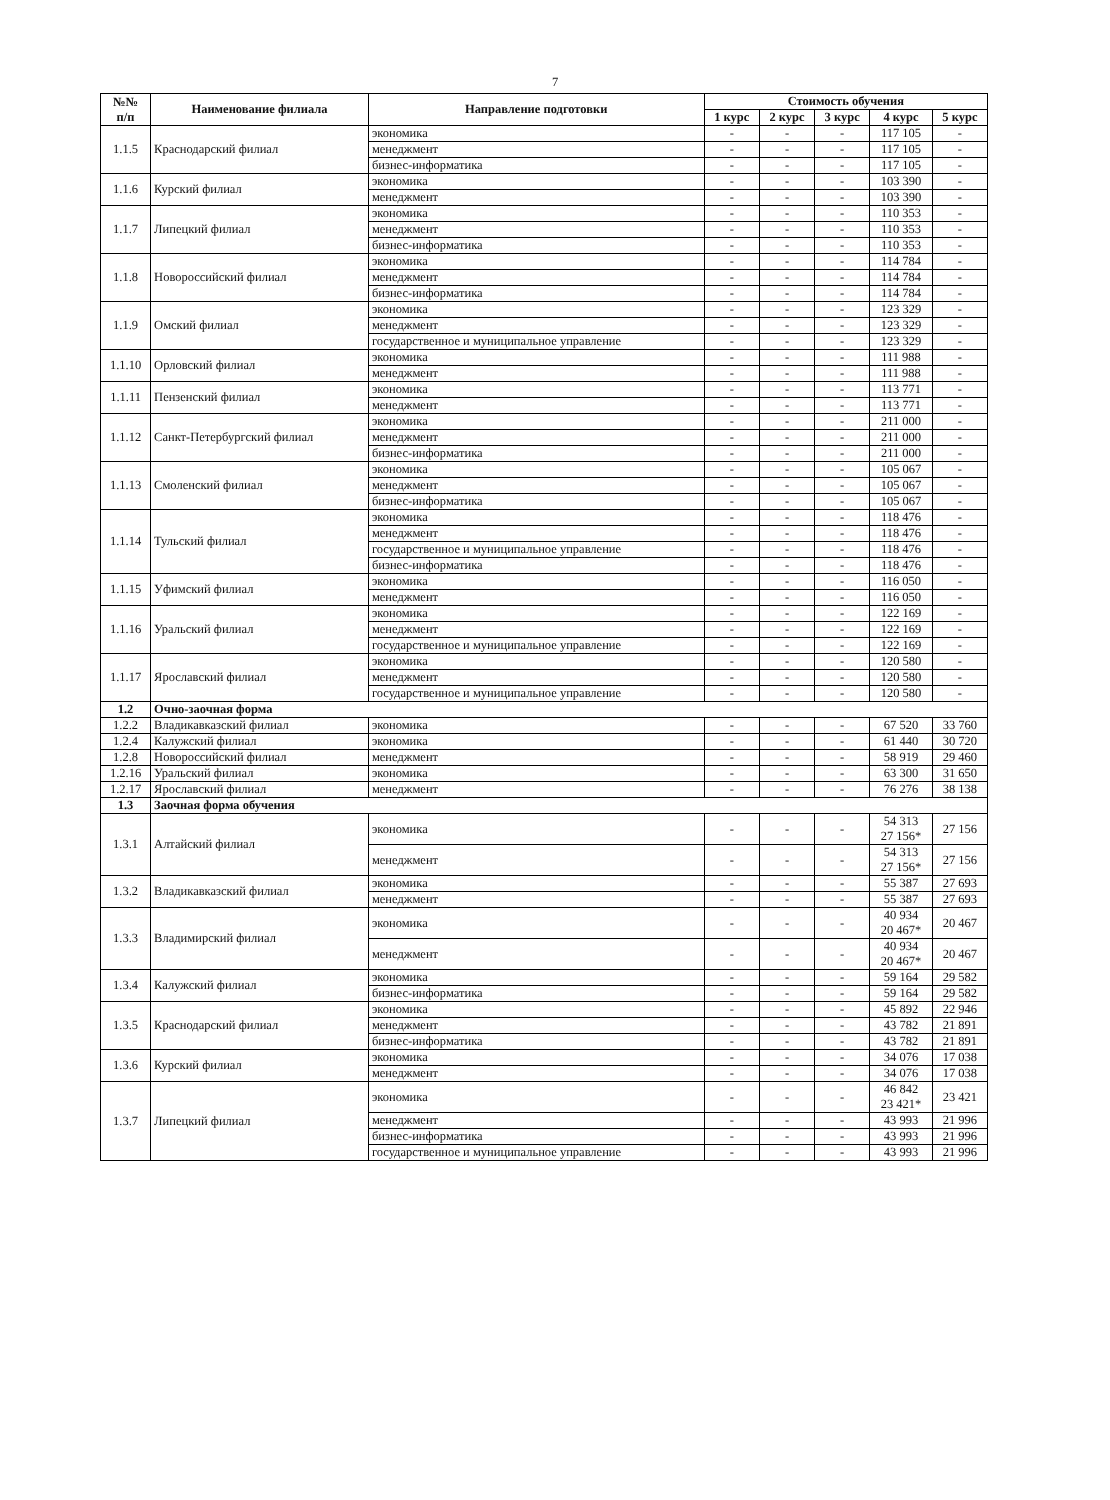7
| №№ п/п | Наименование филиала | Направление подготовки | Стоимость обучения | | | | |
| --- | --- | --- | --- | --- | --- | --- | --- |
| | | | 1 курс | 2 курс | 3 курс | 4 курс | 5 курс |
| 1.1.5 | Краснодарский филиал | экономика | - | - | - | 117 105 | - |
| | | менеджмент | - | - | - | 117 105 | - |
| | | бизнес-информатика | - | - | - | 117 105 | - |
| 1.1.6 | Курский филиал | экономика | - | - | - | 103 390 | - |
| | | менеджмент | - | - | - | 103 390 | - |
| 1.1.7 | Липецкий филиал | экономика | - | - | - | 110 353 | - |
| | | менеджмент | - | - | - | 110 353 | - |
| | | бизнес-информатика | - | - | - | 110 353 | - |
| 1.1.8 | Новороссийский филиал | экономика | - | - | - | 114 784 | - |
| | | менеджмент | - | - | - | 114 784 | - |
| | | бизнес-информатика | - | - | - | 114 784 | - |
| 1.1.9 | Омский филиал | экономика | - | - | - | 123 329 | - |
| | | менеджмент | - | - | - | 123 329 | - |
| | | государственное и муниципальное управление | - | - | - | 123 329 | - |
| 1.1.10 | Орловский филиал | экономика | - | - | - | 111 988 | - |
| | | менеджмент | - | - | - | 111 988 | - |
| 1.1.11 | Пензенский филиал | экономика | - | - | - | 113 771 | - |
| | | менеджмент | - | - | - | 113 771 | - |
| 1.1.12 | Санкт-Петербургский филиал | экономика | - | - | - | 211 000 | - |
| | | менеджмент | - | - | - | 211 000 | - |
| | | бизнес-информатика | - | - | - | 211 000 | - |
| 1.1.13 | Смоленский филиал | экономика | - | - | - | 105 067 | - |
| | | менеджмент | - | - | - | 105 067 | - |
| | | бизнес-информатика | - | - | - | 105 067 | - |
| 1.1.14 | Тульский филиал | экономика | - | - | - | 118 476 | - |
| | | менеджмент | - | - | - | 118 476 | - |
| | | государственное и муниципальное управление | - | - | - | 118 476 | - |
| | | бизнес-информатика | - | - | - | 118 476 | - |
| 1.1.15 | Уфимский филиал | экономика | - | - | - | 116 050 | - |
| | | менеджмент | - | - | - | 116 050 | - |
| 1.1.16 | Уральский филиал | экономика | - | - | - | 122 169 | - |
| | | менеджмент | - | - | - | 122 169 | - |
| | | государственное и муниципальное управление | - | - | - | 122 169 | - |
| 1.1.17 | Ярославский филиал | экономика | - | - | - | 120 580 | - |
| | | менеджмент | - | - | - | 120 580 | - |
| | | государственное и муниципальное управление | - | - | - | 120 580 | - |
| 1.2 | Очно-заочная форма | | | | | | |
| 1.2.2 | Владикавказский филиал | экономика | - | - | - | 67 520 | 33 760 |
| 1.2.4 | Калужский филиал | экономика | - | - | - | 61 440 | 30 720 |
| 1.2.8 | Новороссийский филиал | менеджмент | - | - | - | 58 919 | 29 460 |
| 1.2.16 | Уральский филиал | экономика | - | - | - | 63 300 | 31 650 |
| 1.2.17 | Ярославский филиал | менеджмент | - | - | - | 76 276 | 38 138 |
| 1.3 | Заочная форма обучения | | | | | | |
| 1.3.1 | Алтайский филиал | экономика | - | - | - | 54 313 27 156* | 27 156 |
| | | менеджмент | - | - | - | 54 313 27 156* | 27 156 |
| 1.3.2 | Владикавказский филиал | экономика | - | - | - | 55 387 | 27 693 |
| | | менеджмент | - | - | - | 55 387 | 27 693 |
| 1.3.3 | Владимирский филиал | экономика | - | - | - | 40 934 20 467* | 20 467 |
| | | менеджмент | - | - | - | 40 934 20 467* | 20 467 |
| 1.3.4 | Калужский филиал | экономика | - | - | - | 59 164 | 29 582 |
| | | бизнес-информатика | - | - | - | 59 164 | 29 582 |
| 1.3.5 | Краснодарский филиал | экономика | - | - | - | 45 892 | 22 946 |
| | | менеджмент | - | - | - | 43 782 | 21 891 |
| | | бизнес-информатика | - | - | - | 43 782 | 21 891 |
| 1.3.6 | Курский филиал | экономика | - | - | - | 34 076 | 17 038 |
| | | менеджмент | - | - | - | 34 076 | 17 038 |
| 1.3.7 | Липецкий филиал | экономика | - | - | - | 46 842 23 421* | 23 421 |
| | | менеджмент | - | - | - | 43 993 | 21 996 |
| | | бизнес-информатика | - | - | - | 43 993 | 21 996 |
| | | государственное и муниципальное управление | - | - | - | 43 993 | 21 996 |